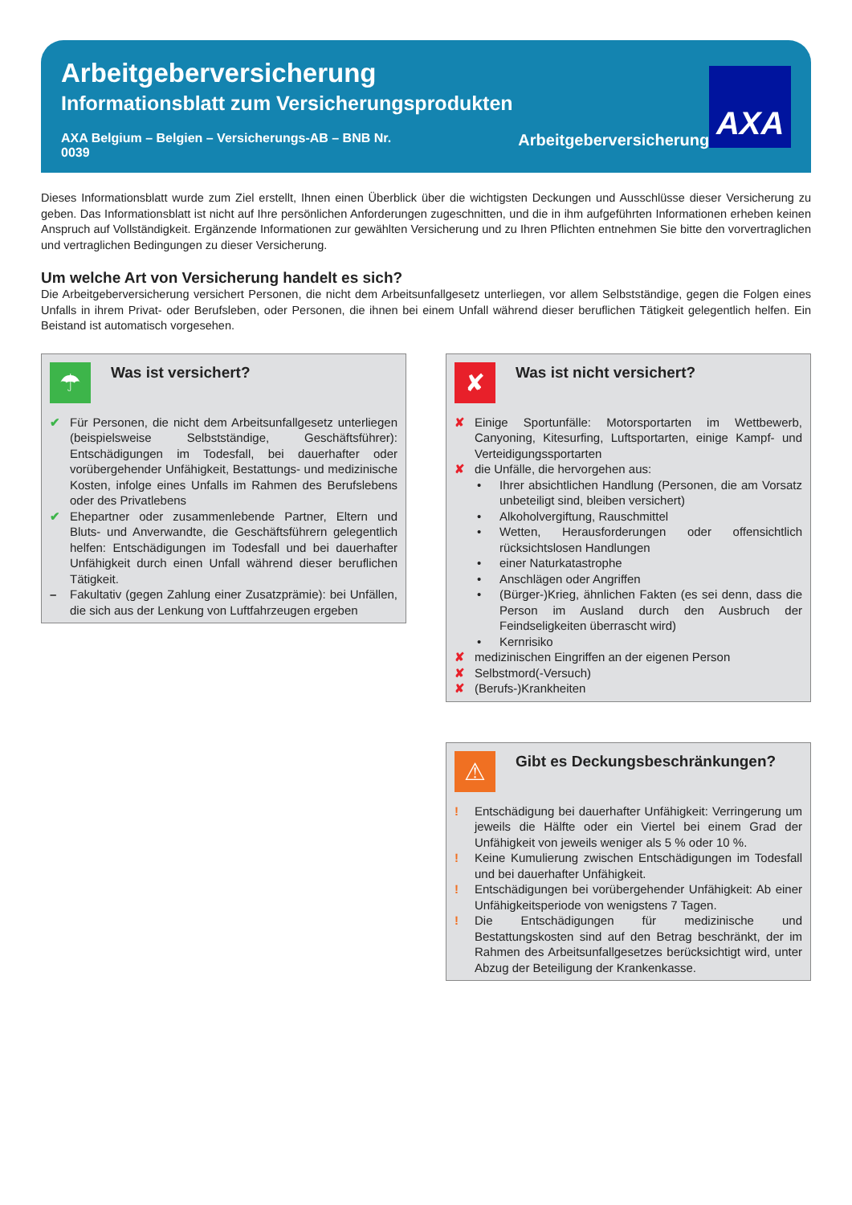Arbeitgeberversicherung
Informationsblatt zum Versicherungsprodukten
AXA Belgium – Belgien – Versicherungs-AB – BNB Nr. 0039 Arbeitgeberversicherung
AXA
Dieses Informationsblatt wurde zum Ziel erstellt, Ihnen einen Überblick über die wichtigsten Deckungen und Ausschlüsse dieser Versicherung zu geben. Das Informationsblatt ist nicht auf Ihre persönlichen Anforderungen zugeschnitten, und die in ihm aufgeführten Informationen erheben keinen Anspruch auf Vollständigkeit. Ergänzende Informationen zur gewählten Versicherung und zu Ihren Pflichten entnehmen Sie bitte den vorvertraglichen und vertraglichen Bedingungen zu dieser Versicherung.
Um welche Art von Versicherung handelt es sich?
Die Arbeitgeberversicherung versichert Personen, die nicht dem Arbeitsunfallgesetz unterliegen, vor allem Selbstständige, gegen die Folgen eines Unfalls in ihrem Privat- oder Berufsleben, oder Personen, die ihnen bei einem Unfall während dieser beruflichen Tätigkeit gelegentlich helfen. Ein Beistand ist automatisch vorgesehen.
☂
Was ist versichert?
✔ Für Personen, die nicht dem Arbeitsunfallgesetz unterliegen (beispielsweise Selbstständige, Geschäftsführer): Entschädigungen im Todesfall, bei dauerhafter oder vorübergehender Unfähigkeit, Bestattungs- und medizinische Kosten, infolge eines Unfalls im Rahmen des Berufslebens oder des Privatlebens
✔ Ehepartner oder zusammenlebende Partner, Eltern und Bluts- und Anverwandte, die Geschäftsführern gelegentlich helfen: Entschädigungen im Todesfall und bei dauerhafter Unfähigkeit durch einen Unfall während dieser beruflichen Tätigkeit.
– Fakultativ (gegen Zahlung einer Zusatzprämie): bei Unfällen, die sich aus der Lenkung von Luftfahrzeugen ergeben
✘
Was ist nicht versichert?
✘ Einige Sportunfälle: Motorsportarten im Wettbewerb, Canyoning, Kitesurfing, Luftsportarten, einige Kampf- und Verteidigungssportarten
✘ die Unfälle, die hervorgehen aus:
• Ihrer absichtlichen Handlung (Personen, die am Vorsatz unbeteiligt sind, bleiben versichert)
• Alkoholvergiftung, Rauschmittel
• Wetten, Herausforderungen oder offensichtlich rücksichtslosen Handlungen
• einer Naturkatastrophe
• Anschlägen oder Angriffen
• (Bürger-)Krieg, ähnlichen Fakten (es sei denn, dass die Person im Ausland durch den Ausbruch der Feindseligkeiten überrascht wird)
• Kernrisiko
✘ medizinischen Eingriffen an der eigenen Person
✘ Selbstmord(-Versuch)
✘ (Berufs-)Krankheiten
⚠
Gibt es Deckungsbeschränkungen?
! Entschädigung bei dauerhafter Unfähigkeit: Verringerung um jeweils die Hälfte oder ein Viertel bei einem Grad der Unfähigkeit von jeweils weniger als 5 % oder 10 %.
! Keine Kumulierung zwischen Entschädigungen im Todesfall und bei dauerhafter Unfähigkeit.
! Entschädigungen bei vorübergehender Unfähigkeit: Ab einer Unfähigkeitsperiode von wenigstens 7 Tagen.
! Die Entschädigungen für medizinische und Bestattungskosten sind auf den Betrag beschränkt, der im Rahmen des Arbeitsunfallgesetzes berücksichtigt wird, unter Abzug der Beteiligung der Krankenkasse.